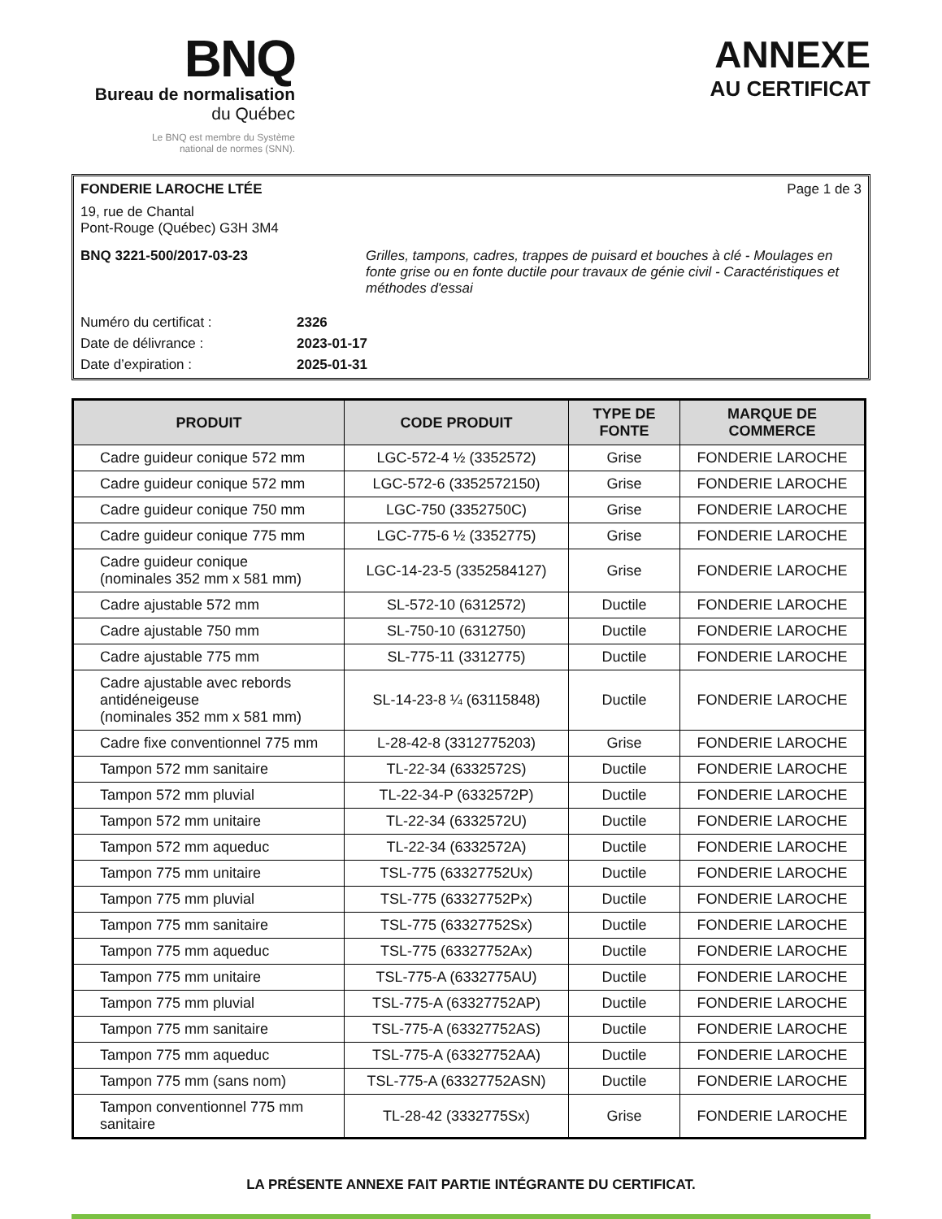BNQ
Bureau de normalisation
du Québec
Le BNQ est membre du Système
national de normes (SNN).
ANNEXE
AU CERTIFICAT
FONDERIE LAROCHE LTÉE Page 1 de 3
19, rue de Chantal
Pont-Rouge (Québec) G3H 3M4
BNQ 3221-500/2017-03-23 Grilles, tampons, cadres, trappes de puisard et bouches à clé - Moulages en fonte grise ou en fonte ductile pour travaux de génie civil - Caractéristiques et méthodes d'essai
Numéro du certificat : 2326 Date de délivrance : 2023-01-17 Date d’expiration : 2025-01-31
| PRODUIT | CODE PRODUIT | TYPE DE FONTE | MARQUE DE COMMERCE |
| --- | --- | --- | --- |
| Cadre guideur conique 572 mm | LGC-572-4 ½ (3352572) | Grise | FONDERIE LAROCHE |
| Cadre guideur conique 572 mm | LGC-572-6 (3352572150) | Grise | FONDERIE LAROCHE |
| Cadre guideur conique 750 mm | LGC-750 (3352750C) | Grise | FONDERIE LAROCHE |
| Cadre guideur conique 775 mm | LGC-775-6 ½ (3352775) | Grise | FONDERIE LAROCHE |
| Cadre guideur conique (nominales 352 mm x 581 mm) | LGC-14-23-5 (3352584127) | Grise | FONDERIE LAROCHE |
| Cadre ajustable 572 mm | SL-572-10 (6312572) | Ductile | FONDERIE LAROCHE |
| Cadre ajustable 750 mm | SL-750-10 (6312750) | Ductile | FONDERIE LAROCHE |
| Cadre ajustable 775 mm | SL-775-11 (3312775) | Ductile | FONDERIE LAROCHE |
| Cadre ajustable avec rebords antidéneigeuse (nominales 352 mm x 581 mm) | SL-14-23-8 ¼ (63115848) | Ductile | FONDERIE LAROCHE |
| Cadre fixe conventionnel 775 mm | L-28-42-8 (3312775203) | Grise | FONDERIE LAROCHE |
| Tampon 572 mm sanitaire | TL-22-34 (6332572S) | Ductile | FONDERIE LAROCHE |
| Tampon 572 mm pluvial | TL-22-34-P (6332572P) | Ductile | FONDERIE LAROCHE |
| Tampon 572 mm unitaire | TL-22-34 (6332572U) | Ductile | FONDERIE LAROCHE |
| Tampon 572 mm aqueduc | TL-22-34 (6332572A) | Ductile | FONDERIE LAROCHE |
| Tampon 775 mm unitaire | TSL-775 (63327752Ux) | Ductile | FONDERIE LAROCHE |
| Tampon 775 mm pluvial | TSL-775 (63327752Px) | Ductile | FONDERIE LAROCHE |
| Tampon 775 mm sanitaire | TSL-775 (63327752Sx) | Ductile | FONDERIE LAROCHE |
| Tampon 775 mm aqueduc | TSL-775 (63327752Ax) | Ductile | FONDERIE LAROCHE |
| Tampon 775 mm unitaire | TSL-775-A (6332775AU) | Ductile | FONDERIE LAROCHE |
| Tampon 775 mm pluvial | TSL-775-A (63327752AP) | Ductile | FONDERIE LAROCHE |
| Tampon 775 mm sanitaire | TSL-775-A (63327752AS) | Ductile | FONDERIE LAROCHE |
| Tampon 775 mm aqueduc | TSL-775-A (63327752AA) | Ductile | FONDERIE LAROCHE |
| Tampon 775 mm (sans nom) | TSL-775-A (63327752ASN) | Ductile | FONDERIE LAROCHE |
| Tampon conventionnel 775 mm sanitaire | TL-28-42 (3332775Sx) | Grise | FONDERIE LAROCHE |
LA PRÉSENTE ANNEXE FAIT PARTIE INTÉGRANTE DU CERTIFICAT.